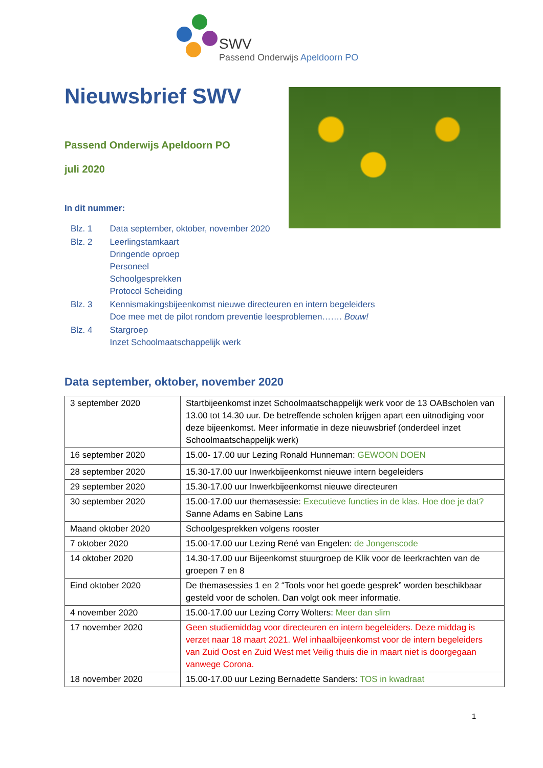SWV
Passend Onderwijs Apeldoorn PO
Nieuwsbrief SWV
Passend Onderwijs Apeldoorn PO
juli 2020
In dit nummer:
| Blz. 1 | Data september, oktober, november 2020 |
| Blz. 2 | Leerlingstamkaart Dringende oproep Personeel Schoolgesprekken Protocol Scheiding |
| Blz. 3 | Kennismakingsbijeenkomst nieuwe directeuren en intern begeleiders Doe mee met de pilot rondom preventie leesproblemen……. Bouw! |
| Blz. 4 | Stargroep Inzet Schoolmaatschappelijk werk |
Data september, oktober, november 2020
| 3 september 2020 | Startbijeenkomst inzet Schoolmaatschappelijk werk voor de 13 OABscholen van 13.00 tot 14.30 uur. De betreffende scholen krijgen apart een uitnodiging voor deze bijeenkomst. Meer informatie in deze nieuwsbrief (onderdeel inzet Schoolmaatschappelijk werk) |
| 16 september 2020 | 15.00- 17.00 uur Lezing Ronald Hunneman: GEWOON DOEN |
| 28 september 2020 | 15.30-17.00 uur Inwerkbijeenkomst nieuwe intern begeleiders |
| 29 september 2020 | 15.30-17.00 uur Inwerkbijeenkomst nieuwe directeuren |
| 30 september 2020 | 15.00-17.00 uur themasessie: Executieve functies in de klas. Hoe doe je dat? Sanne Adams en Sabine Lans |
| Maand oktober 2020 | Schoolgesprekken volgens rooster |
| 7 oktober 2020 | 15.00-17.00 uur Lezing René van Engelen: de Jongenscode |
| 14 oktober 2020 | 14.30-17.00 uur Bijeenkomst stuurgroep de Klik voor de leerkrachten van de groepen 7 en 8 |
| Eind oktober 2020 | De themasessies 1 en 2 “Tools voor het goede gesprek” worden beschikbaar gesteld voor de scholen. Dan volgt ook meer informatie. |
| 4 november 2020 | 15.00-17.00 uur Lezing Corry Wolters: Meer dan slim |
| 17 november 2020 | Geen studiemiddag voor directeuren en intern begeleiders. Deze middag is verzet naar 18 maart 2021. Wel inhaalbijeenkomst voor de intern begeleiders van Zuid Oost en Zuid West met Veilig thuis die in maart niet is doorgegaan vanwege Corona. |
| 18 november 2020 | 15.00-17.00 uur Lezing Bernadette Sanders: TOS in kwadraat |
1